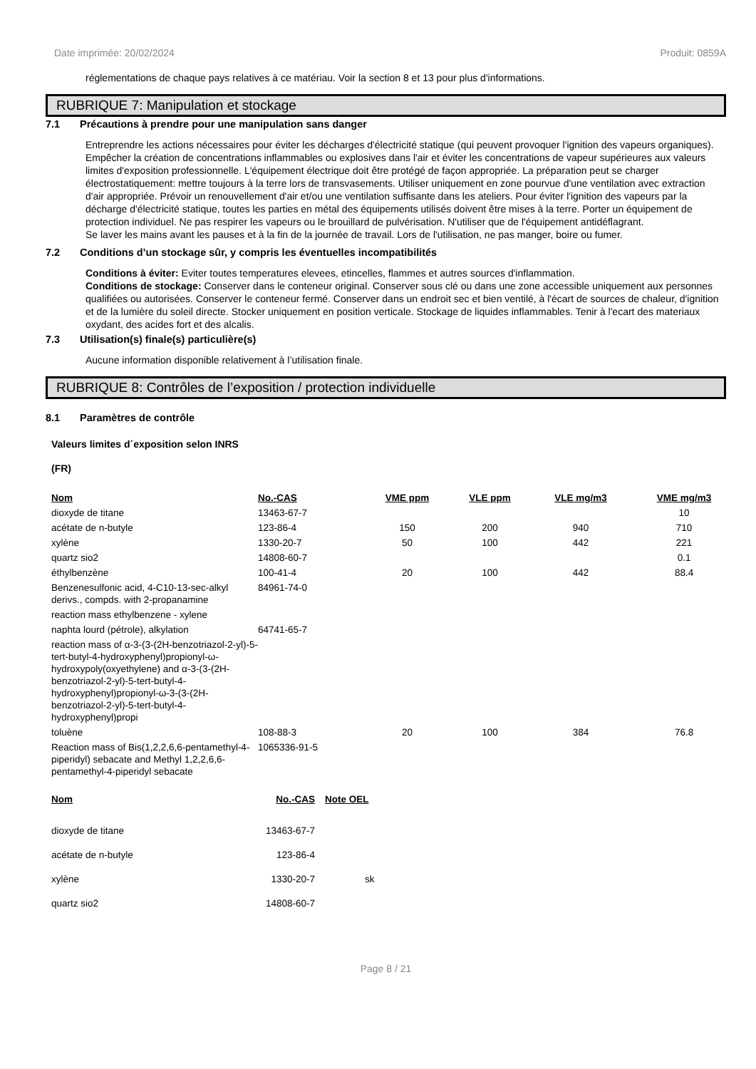Date imprimée: 20/02/2024 Produit: 0859A
réglementations de chaque pays relatives à ce matériau. Voir la section 8 et 13 pour plus d'informations.
RUBRIQUE 7: Manipulation et stockage
7.1 Précautions à prendre pour une manipulation sans danger
Entreprendre les actions nécessaires pour éviter les décharges d'électricité statique (qui peuvent provoquer l'ignition des vapeurs organiques). Empêcher la création de concentrations inflammables ou explosives dans l'air et éviter les concentrations de vapeur supérieures aux valeurs limites d'exposition professionnelle. L'équipement électrique doit être protégé de façon appropriée. La préparation peut se charger électrostatiquement: mettre toujours à la terre lors de transvasements. Utiliser uniquement en zone pourvue d'une ventilation avec extraction d'air appropriée. Prévoir un renouvellement d'air et/ou une ventilation suffisante dans les ateliers. Pour éviter l'ignition des vapeurs par la décharge d'électricité statique, toutes les parties en métal des équipements utilisés doivent être mises à la terre. Porter un équipement de protection individuel. Ne pas respirer les vapeurs ou le brouillard de pulvérisation. N'utiliser que de l'équipement antidéflagrant.
Se laver les mains avant les pauses et à la fin de la journée de travail. Lors de l'utilisation, ne pas manger, boire ou fumer.
7.2 Conditions d’un stockage sûr, y compris les éventuelles incompatibilités
Conditions à éviter: Eviter toutes temperatures elevees, etincelles, flammes et autres sources d'inflammation.
Conditions de stockage: Conserver dans le conteneur original. Conserver sous clé ou dans une zone accessible uniquement aux personnes qualifiées ou autorisées. Conserver le conteneur fermé. Conserver dans un endroit sec et bien ventilé, à l'écart de sources de chaleur, d'ignition et de la lumière du soleil directe. Stocker uniquement en position verticale. Stockage de liquides inflammables. Tenir à l'ecart des materiaux oxydant, des acides fort et des alcalis.
7.3 Utilisation(s) finale(s) particulière(s)
Aucune information disponible relativement à l’utilisation finale.
RUBRIQUE 8: Contrôles de l’exposition / protection individuelle
8.1 Paramètres de contrôle
Valeurs limites d´exposition selon INRS
(FR)
| Nom | No.-CAS | VME ppm | VLE ppm | VLE mg/m3 | VME mg/m3 |
| --- | --- | --- | --- | --- | --- |
| dioxyde de titane | 13463-67-7 | | | | 10 |
| acétate de n-butyle | 123-86-4 | 150 | 200 | 940 | 710 |
| xylène | 1330-20-7 | 50 | 100 | 442 | 221 |
| quartz sio2 | 14808-60-7 | | | | 0.1 |
| éthylbenzène | 100-41-4 | 20 | 100 | 442 | 88.4 |
| Benzenesulfonic acid, 4-C10-13-sec-alkyl derivs., compds. with 2-propanamine | 84961-74-0 | | | | |
| reaction mass ethylbenzene - xylene | | | | | |
| naphta lourd (pétrole), alkylation | 64741-65-7 | | | | |
| reaction mass of α-3-(3-(2H-benzotriazol-2-yl)-5-tert-butyl-4-hydroxyphenyl)propionyl-ω-hydroxypoly(oxyethylene) and α-3-(3-(2H-benzotriazol-2-yl)-5-tert-butyl-4-hydroxyphenyl)propionyl-ω-3-(3-(2H-benzotriazol-2-yl)-5-tert-butyl-4-hydroxyphenyl)propi | | | | | |
| toluène | 108-88-3 | 20 | 100 | 384 | 76.8 |
| Reaction mass of Bis(1,2,2,6,6-pentamethyl-4-piperidyl) sebacate and Methyl 1,2,2,6,6-pentamethyl-4-piperidyl sebacate | 1065336-91-5 | | | | |
| Nom | No.-CAS | Note OEL |
| --- | --- | --- |
| dioxyde de titane | 13463-67-7 | |
| acétate de n-butyle | 123-86-4 | |
| xylène | 1330-20-7 | sk |
| quartz sio2 | 14808-60-7 | |
Page 8 / 21